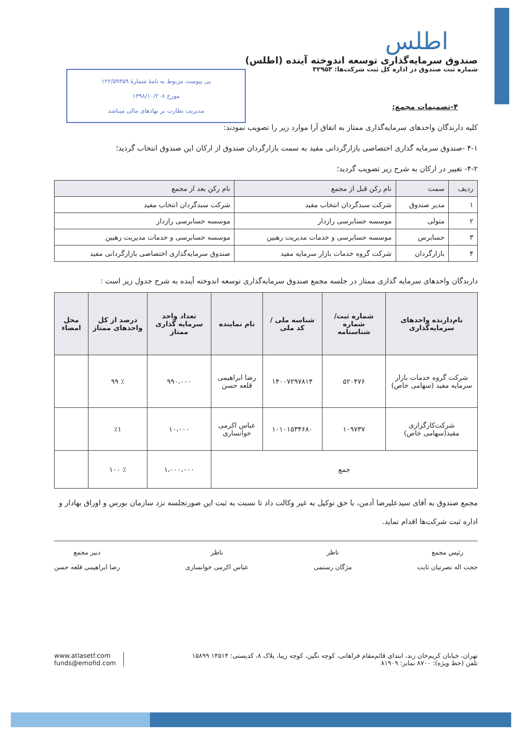پی پیوست مربوط به نامهٔ شمارهٔ ۱۲۲/۵۹۴۵۹
مورخ ۱۳۹۸/۱۰/۲۰۸
مدیریت نظارت بر نهادهای مالی میباشد
اطلس
صندوق سرمایه‌گذاری توسعه اندوخته آینده (اطلس)
شماره ثبت صندوق در اداره کل ثبت شرکت‌ها: ۳۲۹۵۳
۴-تصمیمات مجمع:
کلیه دارندگان واحدهای سرمایه‌گذاری ممتاز به اتفاق آرا موارد زیر را تصویب نمودند:
۴-۱ -صندوق سرمایه گذاری اختصاصی بازارگردانی مفید به سمت بازارگردان صندوق از ارکان این صندوق انتخاب گردید؛
۴-۲- تغییر در ارکان به شرح زیر تصویب گردید؛
| ردیف | سمت | نام رکن قبل از مجمع | نام رکن بعد از مجمع |
| --- | --- | --- | --- |
| ۱ | مدیر صندوق | شرکت سبدگردان انتخاب مفید | شرکت سبدگردان انتخاب مفید |
| ۲ | متولی | موسسه حسابرسی رازدار | موسسه حسابرسی رازدار |
| ۳ | حسابرس | موسسه حسابرسی و خدمات مدیریت رهبین | موسسه حسابرسی و خدمات مدیریت رهبین |
| ۴ | بازارگردان | شرکت گروه خدمات بازار سرمایه مفید | صندوق سرمایه‌گذاری اختصاصی بازارگردانی مفید |
دارندگان واحدهای سرمایه گذاری ممتاز در جلسه مجمع صندوق سرمایه‌گذاری توسعه اندوخته آینده به شرح جدول زیر است :
| نام‌دارنده واحدهای سرمایه‌گذاری | شماره ثبت/ شماره شناسنامه | شناسه ملی / کد ملی | نام نماینده | تعداد واحد سرمایه گذاری ممتاز | درصد از کل واحدهای ممتاز | محل امضاء |
| --- | --- | --- | --- | --- | --- | --- |
| شرکت گروه خدمات بازار سرمایه مفید (سهامی خاص) | ۵۲۰۴۷۶ | ۱۴۰۰۷۲۹۷۸۱۴ | رضا ابراهیمی قلعه حسن | ۹۹۰،۰۰۰ | ٪ ۹۹ | |
| شرکت‌کارگزاری مفید(سهامی خاص) | ۱۰۹۷۳۷ | ۱۰۱۰۱۵۳۴۶۸۰ | عباس اکرمی خوانساری | ۱۰،۰۰۰ | ٪۱ | |
| جمع | | | | ۱،۰۰۰،۰۰۰ | ٪ ۱۰۰ | |
مجمع صندوق به آقای سیدعلیرضا آدمن، با حق توکیل به غیر وکالت داد تا نسبت به ثبت این صورتجلسه نزد سازمان بورس و اوراق بهادار و اداره ثبت شرکت‌ها اقدام نماید.
رئیس مجمع
حجت اله نصرتیان ثابت
ناظر
مژگان رستمی
ناظر
عباس اکرمی خوانساری
دبیر مجمع
رضا ابراهیمی قلعه حسن
تهران، خیابان کریم‌خان زند، ابتدای قائم‌مقام فراهانی، کوچه نگین، کوچه زیبا، پلاک ۸، کدپستی: ۱۴۵۱۴ ۱۵۸۹۹
تلفن (خط ویژه): ۸۷۰۰ نمابر: ۸۱۹۰۹
www.atlasetf.com
funds@emofid.com